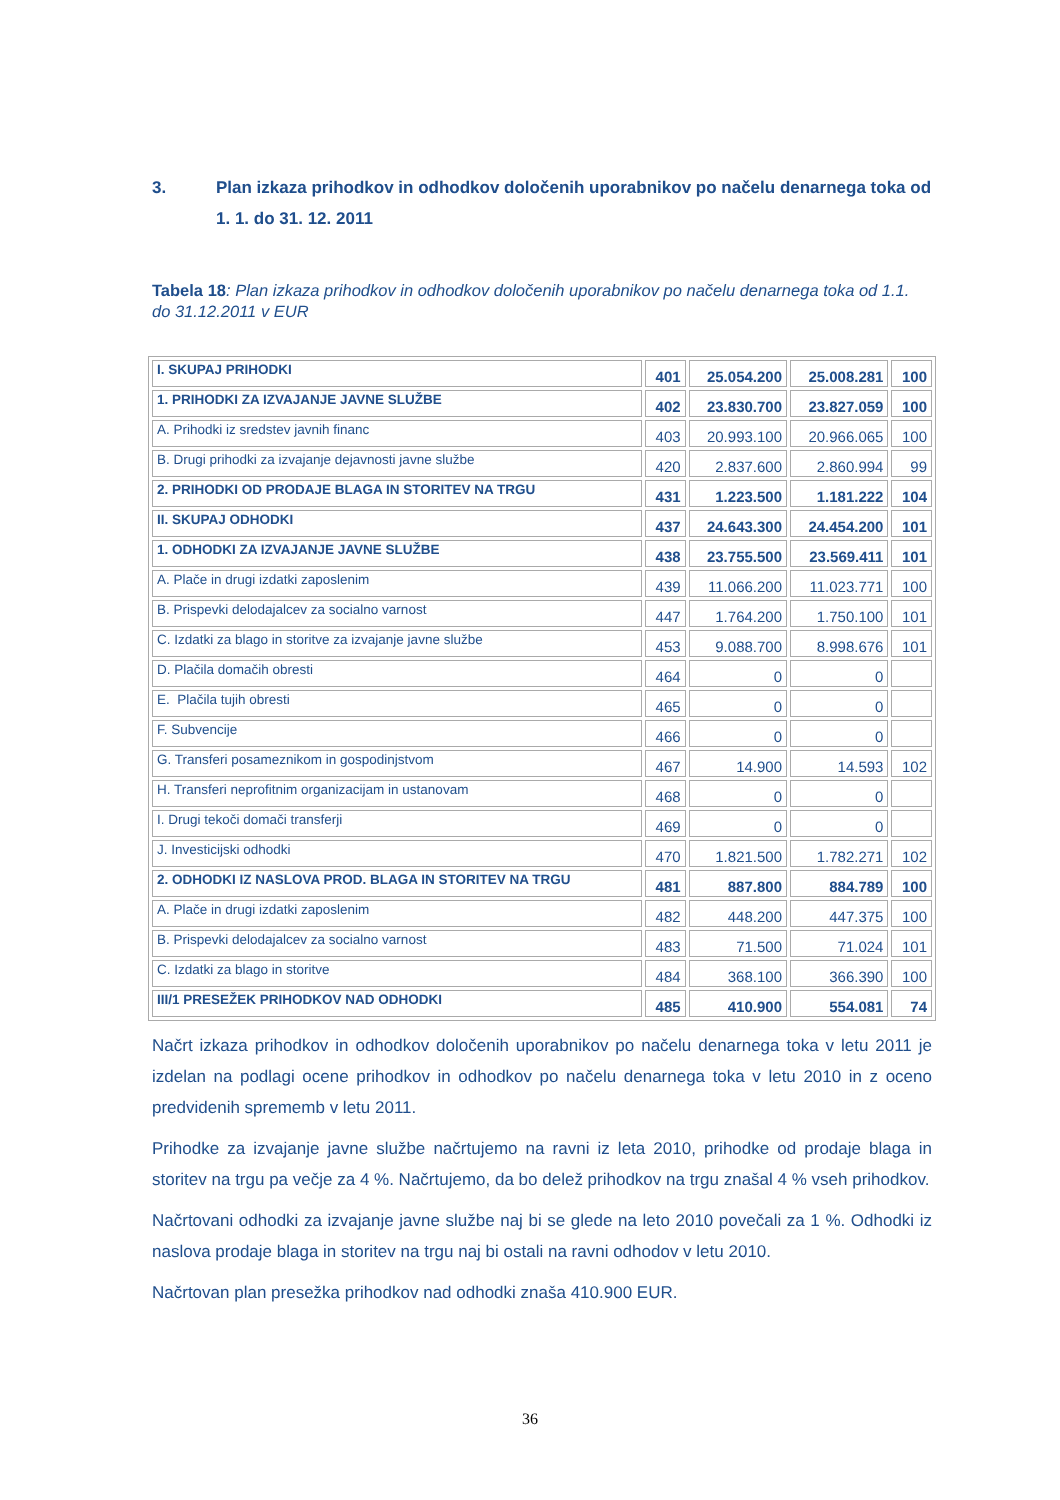3. Plan izkaza prihodkov in odhodkov določenih uporabnikov po načelu denarnega toka od 1. 1. do 31. 12. 2011
Tabela 18: Plan izkaza prihodkov in odhodkov določenih uporabnikov po načelu denarnega toka od 1.1. do 31.12.2011 v EUR
| I. SKUPAJ PRIHODKI | 401 | 25.054.200 | 25.008.281 | 100 |
| 1. PRIHODKI ZA IZVAJANJE JAVNE SLUŽBE | 402 | 23.830.700 | 23.827.059 | 100 |
| A. Prihodki iz sredstev javnih financ | 403 | 20.993.100 | 20.966.065 | 100 |
| B. Drugi prihodki za izvajanje dejavnosti javne službe | 420 | 2.837.600 | 2.860.994 | 99 |
| 2. PRIHODKI OD PRODAJE BLAGA IN STORITEV NA TRGU | 431 | 1.223.500 | 1.181.222 | 104 |
| II. SKUPAJ ODHODKI | 437 | 24.643.300 | 24.454.200 | 101 |
| 1. ODHODKI ZA IZVAJANJE JAVNE SLUŽBE | 438 | 23.755.500 | 23.569.411 | 101 |
| A. Plače in drugi izdatki zaposlenim | 439 | 11.066.200 | 11.023.771 | 100 |
| B. Prispevki delodajalcev za socialno varnost | 447 | 1.764.200 | 1.750.100 | 101 |
| C. Izdatki za blago in storitve za izvajanje javne službe | 453 | 9.088.700 | 8.998.676 | 101 |
| D. Plačila domačih obresti | 464 | 0 | 0 | |
| E. Plačila tujih obresti | 465 | 0 | 0 | |
| F. Subvencije | 466 | 0 | 0 | |
| G. Transferi posameznikom in gospodinjstvom | 467 | 14.900 | 14.593 | 102 |
| H. Transferi neprofitnim organizacijam in ustanovam | 468 | 0 | 0 | |
| I. Drugi tekoči domači transferji | 469 | 0 | 0 | |
| J. Investicijski odhodki | 470 | 1.821.500 | 1.782.271 | 102 |
| 2. ODHODKI IZ NASLOVA PROD. BLAGA IN STORITEV NA TRGU | 481 | 887.800 | 884.789 | 100 |
| A. Plače in drugi izdatki zaposlenim | 482 | 448.200 | 447.375 | 100 |
| B. Prispevki delodajalcev za socialno varnost | 483 | 71.500 | 71.024 | 101 |
| C. Izdatki za blago in storitve | 484 | 368.100 | 366.390 | 100 |
| III/1 PRESEŽEK PRIHODKOV NAD ODHODKI | 485 | 410.900 | 554.081 | 74 |
Načrt izkaza prihodkov in odhodkov določenih uporabnikov po načelu denarnega toka v letu 2011 je izdelan na podlagi ocene prihodkov in odhodkov po načelu denarnega toka v letu 2010 in z oceno predvidenih sprememb v letu 2011.
Prihodke za izvajanje javne službe načrtujemo na ravni iz leta 2010, prihodke od prodaje blaga in storitev na trgu pa večje za 4 %. Načrtujemo, da bo delež prihodkov na trgu znašal 4 % vseh prihodkov.
Načrtovani odhodki za izvajanje javne službe naj bi se glede na leto 2010 povečali za 1 %. Odhodki iz naslova prodaje blaga in storitev na trgu naj bi ostali na ravni odhodov v letu 2010.
Načrtovan plan presežka prihodkov nad odhodki znaša 410.900 EUR.
36